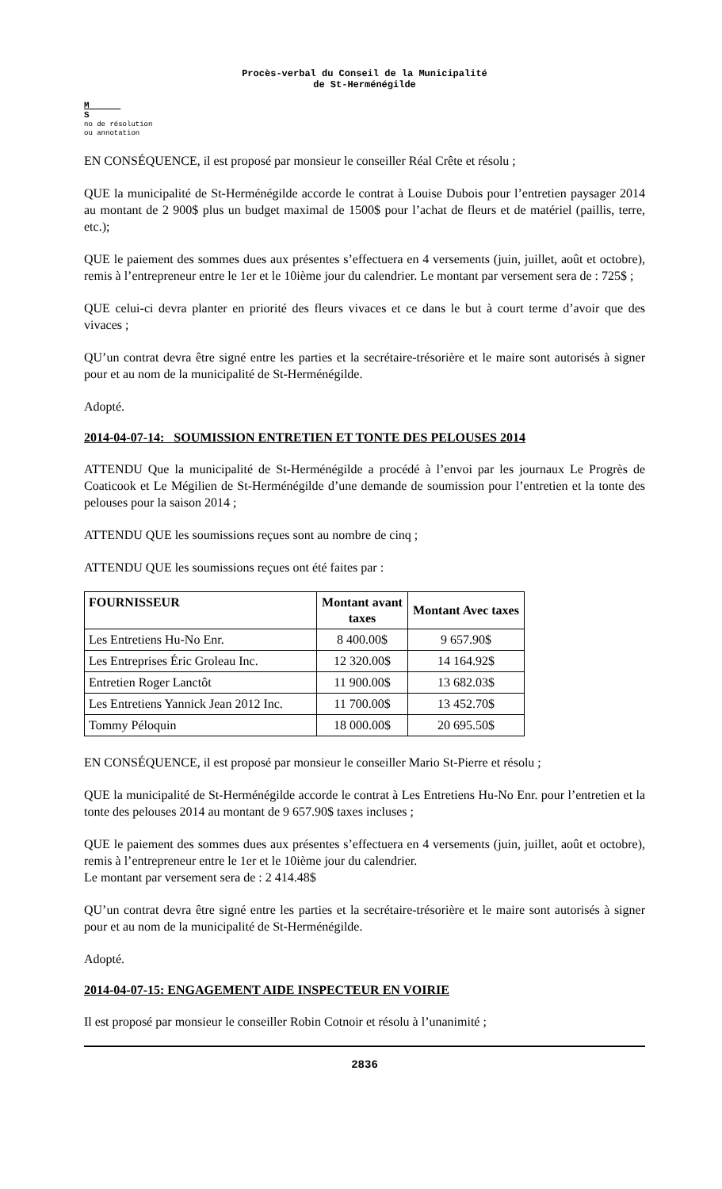Procès-verbal du Conseil de la Municipalité
de St-Herménégilde
M
S
no de résolution
ou annotation
EN CONSÉQUENCE, il est proposé par monsieur le conseiller Réal Crête et résolu ;
QUE la municipalité de St-Herménégilde accorde le contrat à Louise Dubois pour l’entretien paysager 2014 au montant de 2 900$ plus un budget maximal de 1500$ pour l’achat de fleurs et de matériel (paillis, terre, etc.);
QUE le paiement des sommes dues aux présentes s’effectuera en 4 versements (juin, juillet, août et octobre), remis à l’entrepreneur entre le 1er et le 10ième jour du calendrier. Le montant par versement sera de : 725$ ;
QUE celui-ci devra planter en priorité des fleurs vivaces et ce dans le but à court terme d’avoir que des vivaces ;
QU’un contrat devra être signé entre les parties et la secrétaire-trésorière et le maire sont autorisés à signer pour et au nom de la municipalité de St-Herménégilde.
Adopté.
2014-04-07-14: SOUMISSION ENTRETIEN ET TONTE DES PELOUSES 2014
ATTENDU Que la municipalité de St-Herménégilde a procédé à l’envoi par les journaux Le Progrès de Coaticook et Le Mégilien de St-Herménégilde d’une demande de soumission pour l’entretien et la tonte des pelouses pour la saison 2014 ;
ATTENDU QUE les soumissions reçues sont au nombre de cinq ;
ATTENDU QUE les soumissions reçues ont été faites par :
| FOURNISSEUR | Montant avant taxes | Montant Avec taxes |
| --- | --- | --- |
| Les Entretiens Hu-No Enr. | 8 400.00$ | 9 657.90$ |
| Les Entreprises Éric Groleau Inc. | 12 320.00$ | 14 164.92$ |
| Entretien Roger Lanctôt | 11 900.00$ | 13 682.03$ |
| Les Entretiens Yannick Jean 2012 Inc. | 11 700.00$ | 13 452.70$ |
| Tommy Péloquin | 18 000.00$ | 20 695.50$ |
EN CONSÉQUENCE, il est proposé par monsieur le conseiller Mario St-Pierre et résolu ;
QUE la municipalité de St-Herménégilde accorde le contrat à Les Entretiens Hu-No Enr. pour l’entretien et la tonte des pelouses 2014 au montant de 9 657.90$ taxes incluses ;
QUE le paiement des sommes dues aux présentes s’effectuera en 4 versements (juin, juillet, août et octobre), remis à l’entrepreneur entre le 1er et le 10ième jour du calendrier.
Le montant par versement sera de : 2 414.48$
QU’un contrat devra être signé entre les parties et la secrétaire-trésorière et le maire sont autorisés à signer pour et au nom de la municipalité de St-Herménégilde.
Adopté.
2014-04-07-15: ENGAGEMENT AIDE INSPECTEUR EN VOIRIE
Il est proposé par monsieur le conseiller Robin Cotnoir et résolu à l’unanimité ;
2836